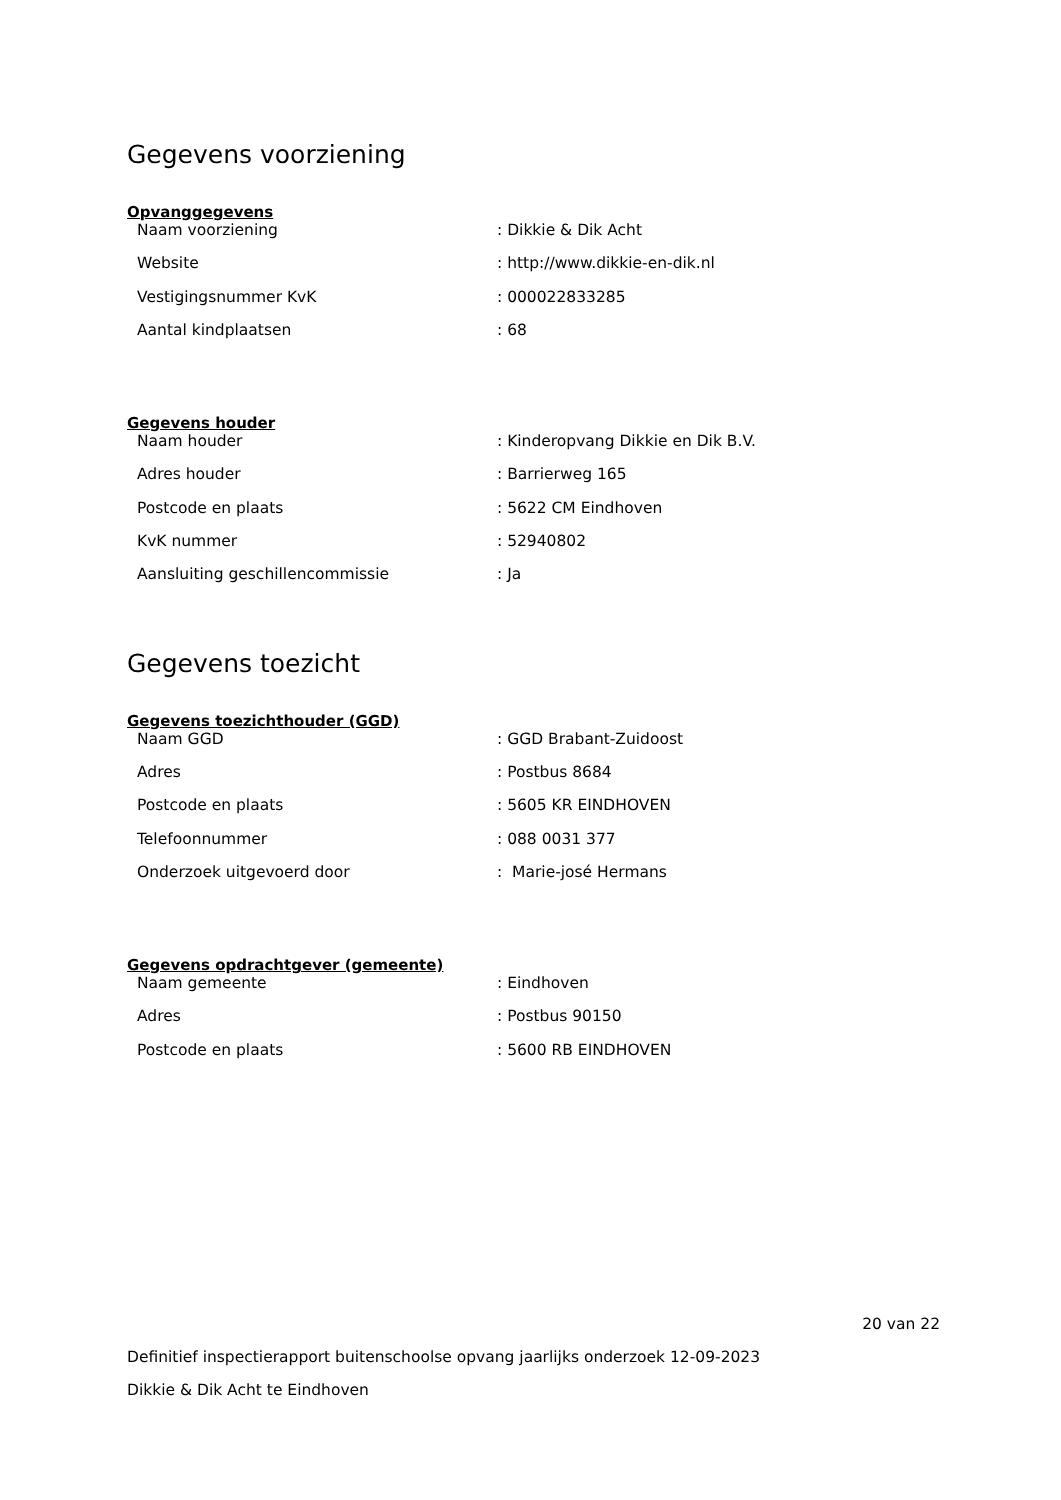Gegevens voorziening
Opvanggegevens
| Naam voorziening | : Dikkie & Dik Acht |
| Website | : http://www.dikkie-en-dik.nl |
| Vestigingsnummer KvK | : 000022833285 |
| Aantal kindplaatsen | : 68 |
Gegevens houder
| Naam houder | : Kinderopvang Dikkie en Dik B.V. |
| Adres houder | : Barrierweg 165 |
| Postcode en plaats | : 5622 CM Eindhoven |
| KvK nummer | : 52940802 |
| Aansluiting geschillencommissie | : Ja |
Gegevens toezicht
Gegevens toezichthouder (GGD)
| Naam GGD | : GGD Brabant-Zuidoost |
| Adres | : Postbus 8684 |
| Postcode en plaats | : 5605 KR EINDHOVEN |
| Telefoonnummer | : 088 0031 377 |
| Onderzoek uitgevoerd door | : Marie-josé Hermans |
Gegevens opdrachtgever (gemeente)
| Naam gemeente | : Eindhoven |
| Adres | : Postbus 90150 |
| Postcode en plaats | : 5600 RB EINDHOVEN |
20 van 22
Definitief inspectierapport buitenschoolse opvang jaarlijks onderzoek 12-09-2023
Dikkie & Dik Acht te Eindhoven